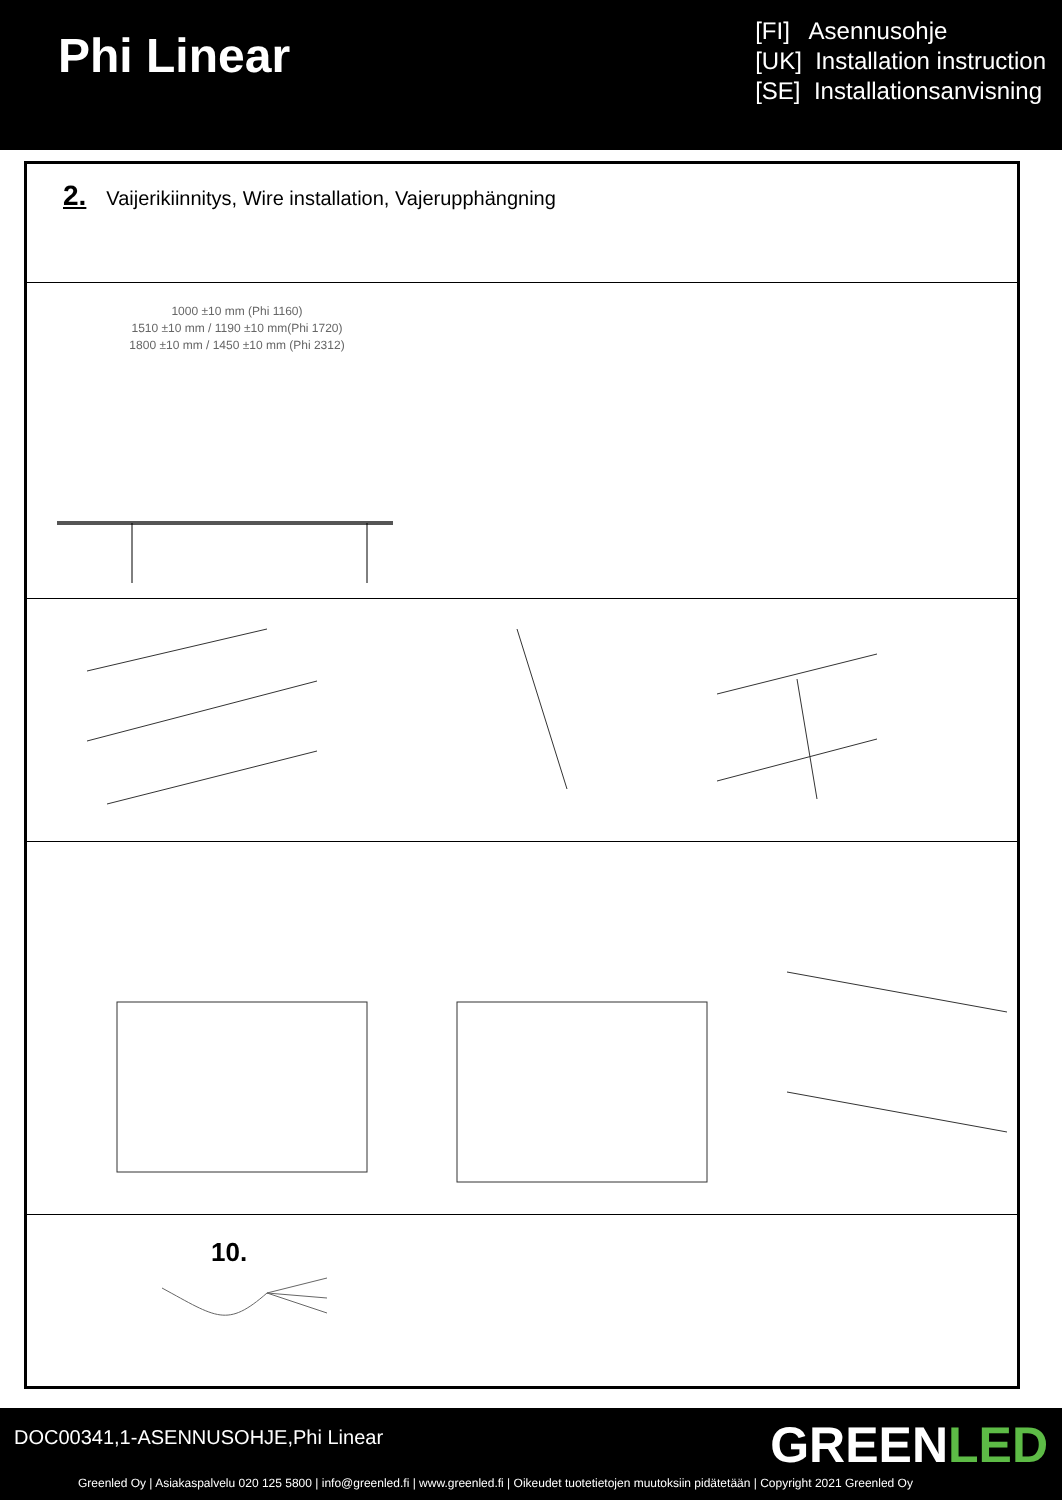Phi Linear
[FI] Asennusohje
[UK] Installation instruction
[SE] Installationsanvisning
2. Vaijerikiinnitys, Wire installation, Vajerupphängning
1000 ±10 mm (Phi 1160)
1510 ±10 mm / 1190 ±10 mm(Phi 1720)
1800 ±10 mm / 1450 ±10 mm (Phi 2312)
10.
DOC00341,1-ASENNUSOHJE,Phi Linear
GREENLED
Greenled Oy | Asiakaspalvelu 020 125 5800 | info@greenled.fi | www.greenled.fi | Oikeudet tuotetietojen muutoksiin pidätetään | Copyright 2021 Greenled Oy